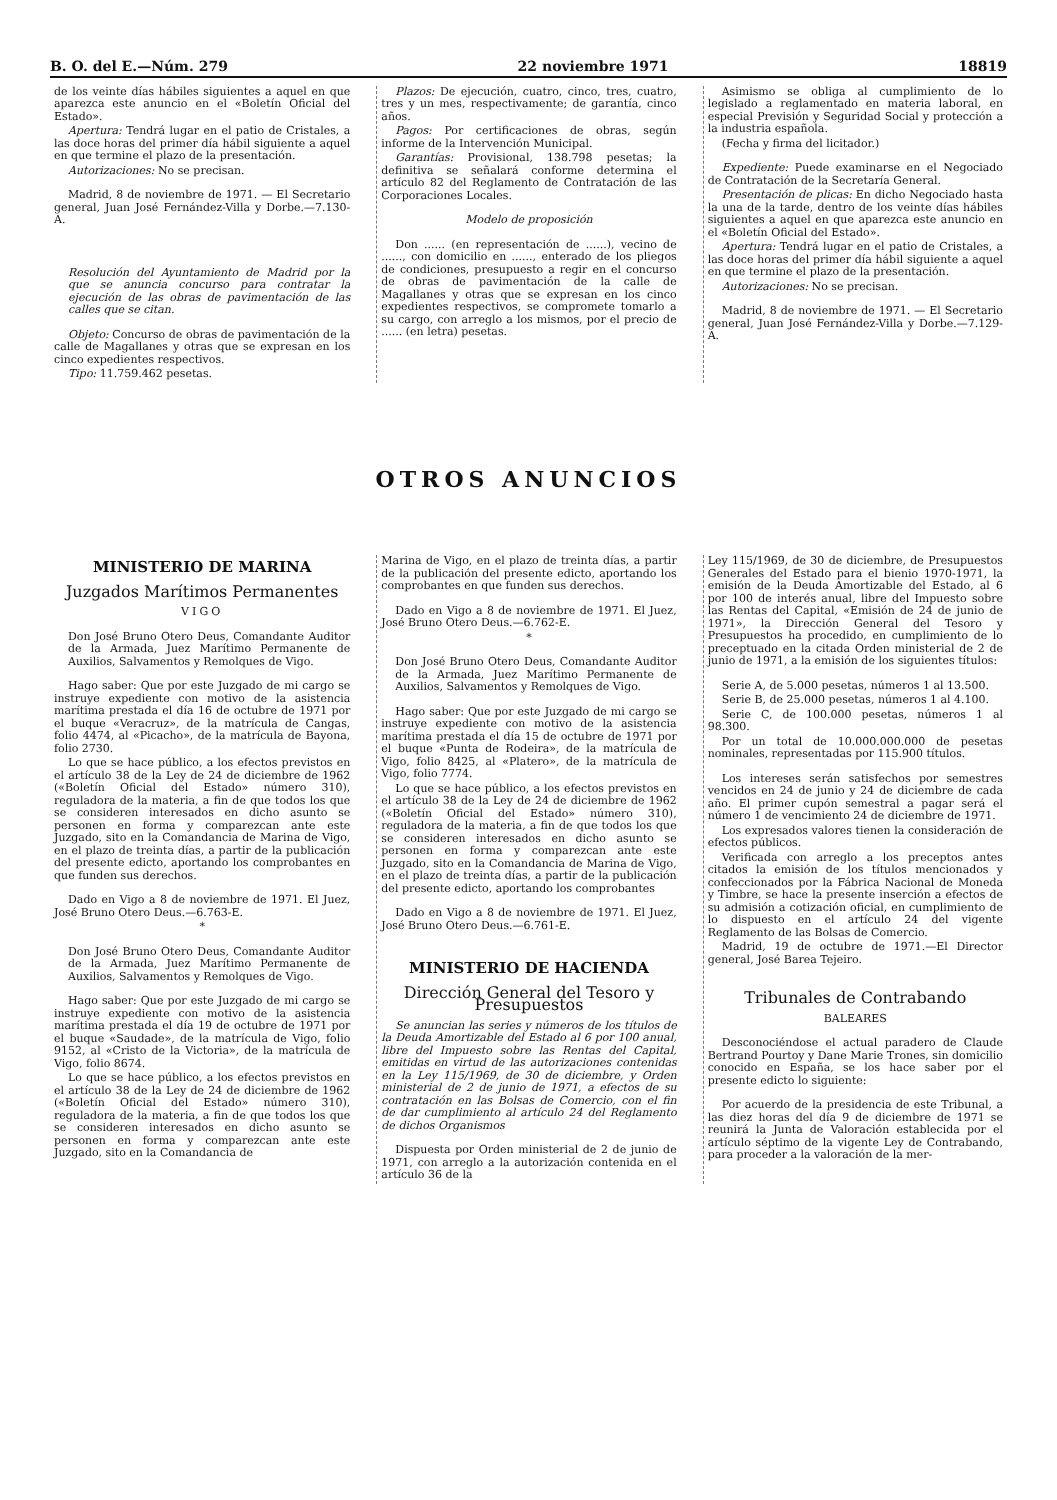B. O. del E.—Núm. 279 22 noviembre 1971 18819
de los veinte días hábiles siguientes a aquel en que aparezca este anuncio en el «Boletín Oficial del Estado».
Apertura: Tendrá lugar en el patio de Cristales, a las doce horas del primer día hábil siguiente a aquel en que termine el plazo de la presentación.
Autorizaciones: No se precisan.
Madrid, 8 de noviembre de 1971. — El Secretario general, Juan José Fernández-Villa y Dorbe.—7.130-A.
Resolución del Ayuntamiento de Madrid por la que se anuncia concurso para contratar la ejecución de las obras de pavimentación de las calles que se citan.
Objeto: Concurso de obras de pavimentación de la calle de Magallanes y otras que se expresan en los cinco expedientes respectivos.
Tipo: 11.759.462 pesetas.
Plazos: De ejecución, cuatro, cinco, tres, cuatro, tres y un mes, respectivamente; de garantía, cinco años.
Pagos: Por certificaciones de obras, según informe de la Intervención Municipal.
Garantías: Provisional, 138.798 pesetas; la definitiva se señalará conforme determina el artículo 82 del Reglamento de Contratación de las Corporaciones Locales.
Modelo de proposición
Don ...... (en representación de ......), vecino de ......, con domicilio en ......, enterado de los pliegos de condiciones, presupuesto a regir en el concurso de obras de pavimentación de la calle de Magallanes y otras que se expresan en los cinco expedientes respectivos, se compromete tomarlo a su cargo, con arreglo a los mismos, por el precio de ...... (en letra) pesetas.
Asimismo se obliga al cumplimiento de lo legislado a reglamentado en materia laboral, en especial Previsión y Seguridad Social y protección a la industria española.
(Fecha y firma del licitador.)
Expediente: Puede examinarse en el Negociado de Contratación de la Secretaría General.
Presentación de plicas: En dicho Negociado hasta la una de la tarde, dentro de los veinte días hábiles siguientes a aquel en que aparezca este anuncio en el «Boletín Oficial del Estado».
Apertura: Tendrá lugar en el patio de Cristales, a las doce horas del primer día hábil siguiente a aquel en que termine el plazo de la presentación.
Autorizaciones: No se precisan.
Madrid, 8 de noviembre de 1971. — El Secretario general, Juan José Fernández-Villa y Dorbe.—7.129-A.
OTROS ANUNCIOS
MINISTERIO DE MARINA
Juzgados Marítimos Permanentes
VIGO
Don José Bruno Otero Deus, Comandante Auditor de la Armada, Juez Marítimo Permanente de Auxilios, Salvamentos y Remolques de Vigo.
Hago saber: Que por este Juzgado de mi cargo se instruye expediente con motivo de la asistencia marítima prestada el día 16 de octubre de 1971 por el buque «Veracruz», de la matrícula de Cangas, folio 4474, al «Picacho», de la matrícula de Bayona, folio 2730.
Lo que se hace público, a los efectos previstos en el artículo 38 de la Ley de 24 de diciembre de 1962 («Boletín Oficial del Estado» número 310), reguladora de la materia, a fin de que todos los que se consideren interesados en dicho asunto se personen en forma y comparezcan ante este Juzgado, sito en la Comandancia de Marina de Vigo, en el plazo de treinta días, a partir de la publicación del presente edicto, aportando los comprobantes en que funden sus derechos.
Dado en Vigo a 8 de noviembre de 1971. El Juez, José Bruno Otero Deus.—6.763-E.
*
Don José Bruno Otero Deus, Comandante Auditor de la Armada, Juez Marítimo Permanente de Auxilios, Salvamentos y Remolques de Vigo.
Hago saber: Que por este Juzgado de mi cargo se instruye expediente con motivo de la asistencia marítima prestada el día 19 de octubre de 1971 por el buque «Saudade», de la matrícula de Vigo, folio 9152, al «Cristo de la Victoria», de la matrícula de Vigo, folio 8674.
Lo que se hace público, a los efectos previstos en el artículo 38 de la Ley de 24 de diciembre de 1962 («Boletín Oficial del Estado» número 310), reguladora de la materia, a fin de que todos los que se consideren interesados en dicho asunto se personen en forma y comparezcan ante este Juzgado, sito en la Comandancia de
Marina de Vigo, en el plazo de treinta días, a partir de la publicación del presente edicto, aportando los comprobantes en que funden sus derechos.
Dado en Vigo a 8 de noviembre de 1971. El Juez, José Bruno Otero Deus.—6.762-E.
*
Don José Bruno Otero Deus, Comandante Auditor de la Armada, Juez Marítimo Permanente de Auxilios, Salvamentos y Remolques de Vigo.
Hago saber: Que por este Juzgado de mi cargo se instruye expediente con motivo de la asistencia marítima prestada el día 15 de octubre de 1971 por el buque «Punta de Rodeira», de la matrícula de Vigo, folio 8425, al «Platero», de la matrícula de Vigo, folio 7774.
Lo que se hace público, a los efectos previstos en el artículo 38 de la Ley de 24 de diciembre de 1962 («Boletín Oficial del Estado» número 310), reguladora de la materia, a fin de que todos los que se consideren interesados en dicho asunto se personen en forma y comparezcan ante este Juzgado, sito en la Comandancia de Marina de Vigo, en el plazo de treinta días, a partir de la publicación del presente edicto, aportando los comprobantes
Dado en Vigo a 8 de noviembre de 1971. El Juez, José Bruno Otero Deus.—6.761-E.
MINISTERIO DE HACIENDA
Dirección General del Tesoro y Presupuestos
Se anuncian las series y números de los títulos de la Deuda Amortizable del Estado al 6 por 100 anual, libre del Impuesto sobre las Rentas del Capital, emitidas en virtud de las autorizaciones contenidas en la Ley 115/1969, de 30 de diciembre, y Orden ministerial de 2 de junio de 1971, a efectos de su contratación en las Bolsas de Comercio, con el fin de dar cumplimiento al artículo 24 del Reglamento de dichos Organismos
Dispuesta por Orden ministerial de 2 de junio de 1971, con arreglo a la autorización contenida en el artículo 36 de la
Ley 115/1969, de 30 de diciembre, de Presupuestos Generales del Estado para el bienio 1970-1971, la emisión de la Deuda Amortizable del Estado, al 6 por 100 de interés anual, libre del Impuesto sobre las Rentas del Capital, «Emisión de 24 de junio de 1971», la Dirección General del Tesoro y Presupuestos ha procedido, en cumplimiento de lo preceptuado en la citada Orden ministerial de 2 de junio de 1971, a la emisión de los siguientes títulos:
Serie A, de 5.000 pesetas, números 1 al 13.500.
Serie B, de 25.000 pesetas, números 1 al 4.100.
Serie C, de 100.000 pesetas, números 1 al 98.300.
Por un total de 10.000.000.000 de pesetas nominales, representadas por 115.900 títulos.
Los intereses serán satisfechos por semestres vencidos en 24 de junio y 24 de diciembre de cada año. El primer cupón semestral a pagar será el número 1 de vencimiento 24 de diciembre de 1971.
Los expresados valores tienen la consideración de efectos públicos.
Verificada con arreglo a los preceptos antes citados la emisión de los títulos mencionados y confeccionados por la Fábrica Nacional de Moneda y Timbre, se hace la presente inserción a efectos de su admisión a cotización oficial, en cumplimiento de lo dispuesto en el artículo 24 del vigente Reglamento de las Bolsas de Comercio.
Madrid, 19 de octubre de 1971.—El Director general, José Barea Tejeiro.
Tribunales de Contrabando
BALEARES
Desconociéndose el actual paradero de Claude Bertrand Pourtoy y Dane Marie Trones, sin domicilio conocido en España, se los hace saber por el presente edicto lo siguiente:
Por acuerdo de la presidencia de este Tribunal, a las diez horas del día 9 de diciembre de 1971 se reunirá la Junta de Valoración establecida por el artículo séptimo de la vigente Ley de Contrabando, para proceder a la valoración de la mer-